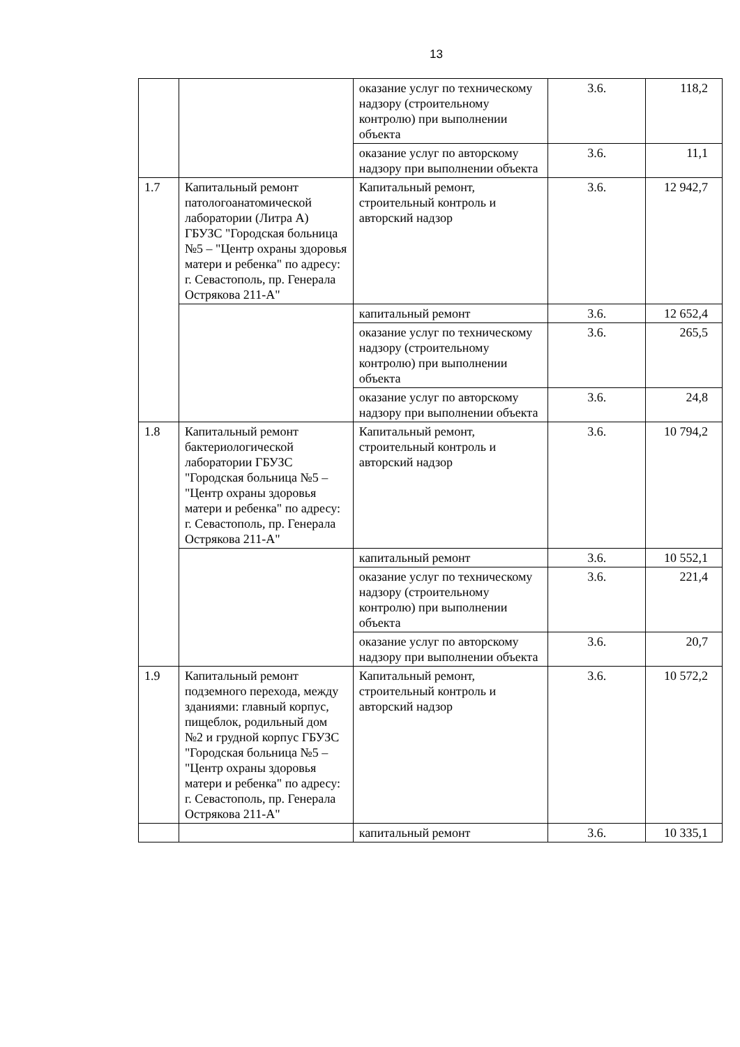13
| | | оказание услуг по техническому надзору (строительному контролю) при выполнении объекта | 3.6. | 118,2 |
| | | оказание услуг по авторскому надзору при выполнении объекта | 3.6. | 11,1 |
| 1.7 | Капитальный ремонт патологоанатомической лаборатории (Литра А) ГБУЗС "Городская больница №5 – "Центр охраны здоровья матери и ребенка" по адресу: г. Севастополь, пр. Генерала Острякова 211-А" | Капитальный ремонт, строительный контроль и авторский надзор | 3.6. | 12 942,7 |
| | | капитальный ремонт | 3.6. | 12 652,4 |
| | | оказание услуг по техническому надзору (строительному контролю) при выполнении объекта | 3.6. | 265,5 |
| | | оказание услуг по авторскому надзору при выполнении объекта | 3.6. | 24,8 |
| 1.8 | Капитальный ремонт бактериологической лаборатории ГБУЗС "Городская больница №5 – "Центр охраны здоровья матери и ребенка" по адресу: г. Севастополь, пр. Генерала Острякова 211-А" | Капитальный ремонт, строительный контроль и авторский надзор | 3.6. | 10 794,2 |
| | | капитальный ремонт | 3.6. | 10 552,1 |
| | | оказание услуг по техническому надзору (строительному контролю) при выполнении объекта | 3.6. | 221,4 |
| | | оказание услуг по авторскому надзору при выполнении объекта | 3.6. | 20,7 |
| 1.9 | Капитальный ремонт подземного перехода, между зданиями: главный корпус, пищеблок, родильный дом №2 и грудной корпус ГБУЗС "Городская больница №5 – "Центр охраны здоровья матери и ребенка" по адресу: г. Севастополь, пр. Генерала Острякова 211-А" | Капитальный ремонт, строительный контроль и авторский надзор | 3.6. | 10 572,2 |
| | | капитальный ремонт | 3.6. | 10 335,1 |